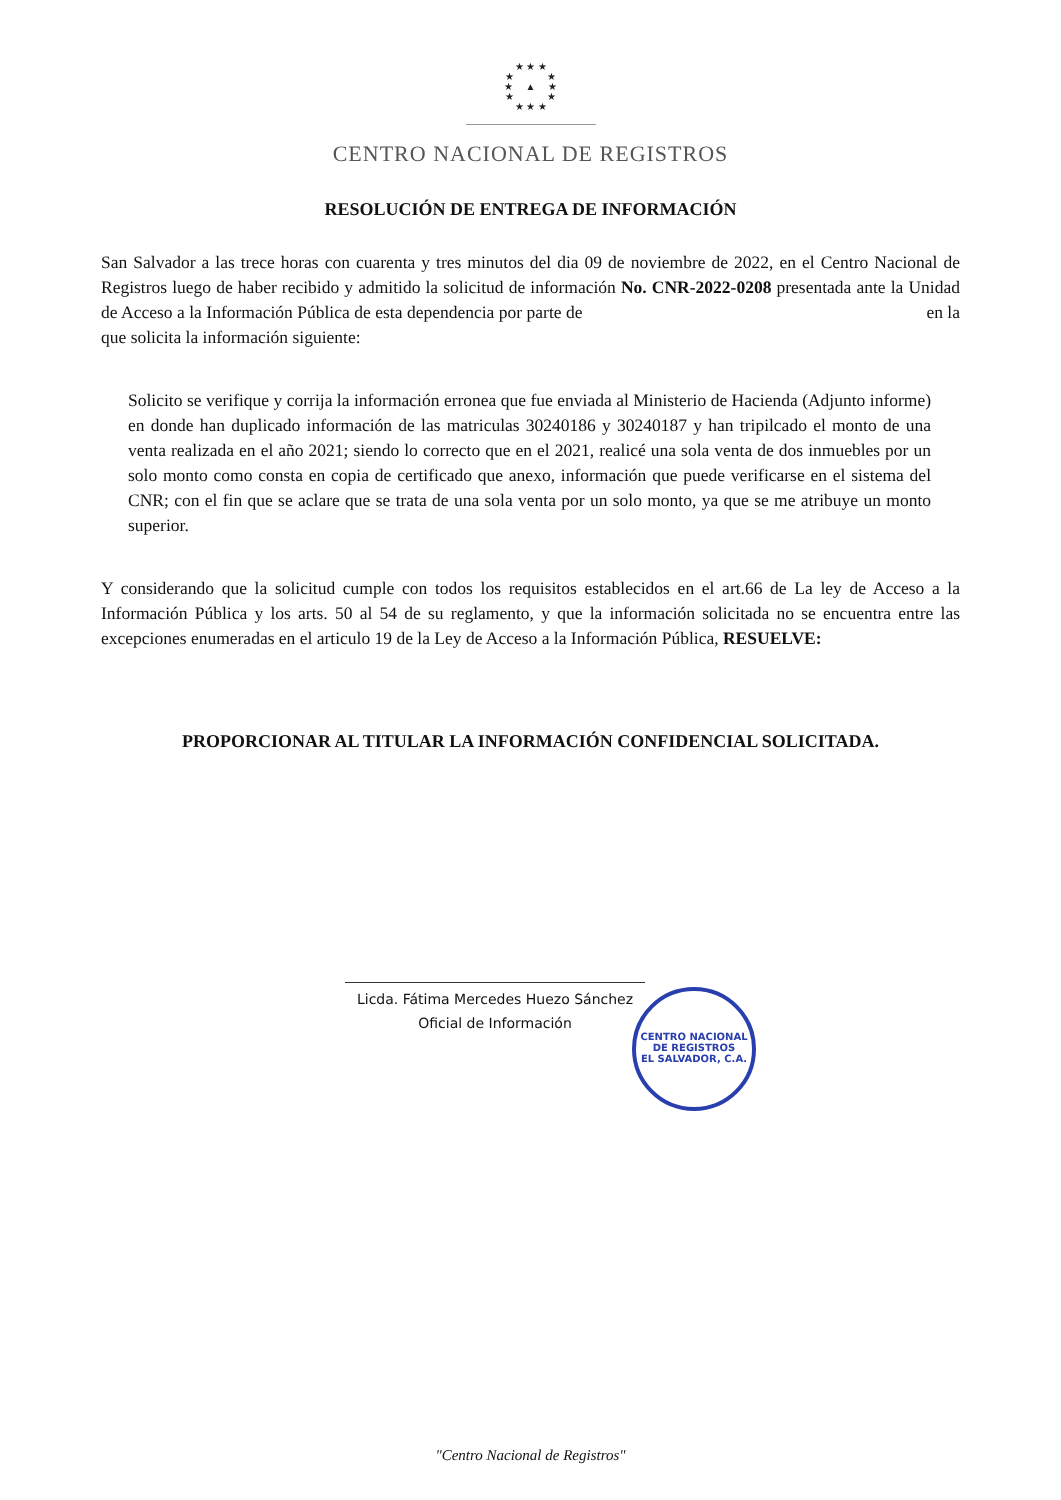★ ★ ★
★ ★
★ ▲ ★
★ ★
★ ★ ★
CENTRO NACIONAL DE REGISTROS
RESOLUCIÓN DE ENTREGA DE INFORMACIÓN
San Salvador a las trece horas con cuarenta y tres minutos del dia 09 de noviembre de 2022, en el Centro Nacional de Registros luego de haber recibido y admitido la solicitud de información No. CNR-2022-0208 presentada ante la Unidad de Acceso a la Información Pública de esta dependencia por parte de en la que solicita la información siguiente:
Solicito se verifique y corrija la información erronea que fue enviada al Ministerio de Hacienda (Adjunto informe) en donde han duplicado información de las matriculas 30240186 y 30240187 y han tripilcado el monto de una venta realizada en el año 2021; siendo lo correcto que en el 2021, realicé una sola venta de dos inmuebles por un solo monto como consta en copia de certificado que anexo, información que puede verificarse en el sistema del CNR; con el fin que se aclare que se trata de una sola venta por un solo monto, ya que se me atribuye un monto superior.
Y considerando que la solicitud cumple con todos los requisitos establecidos en el art.66 de La ley de Acceso a la Información Pública y los arts. 50 al 54 de su reglamento, y que la información solicitada no se encuentra entre las excepciones enumeradas en el articulo 19 de la Ley de Acceso a la Información Pública, RESUELVE:
PROPORCIONAR AL TITULAR LA INFORMACIÓN CONFIDENCIAL SOLICITADA.
Licda. Fátima Mercedes Huezo Sánchez
Oficial de Información
CENTRO NACIONAL DE REGISTROS
EL SALVADOR, C.A.
"Centro Nacional de Registros"